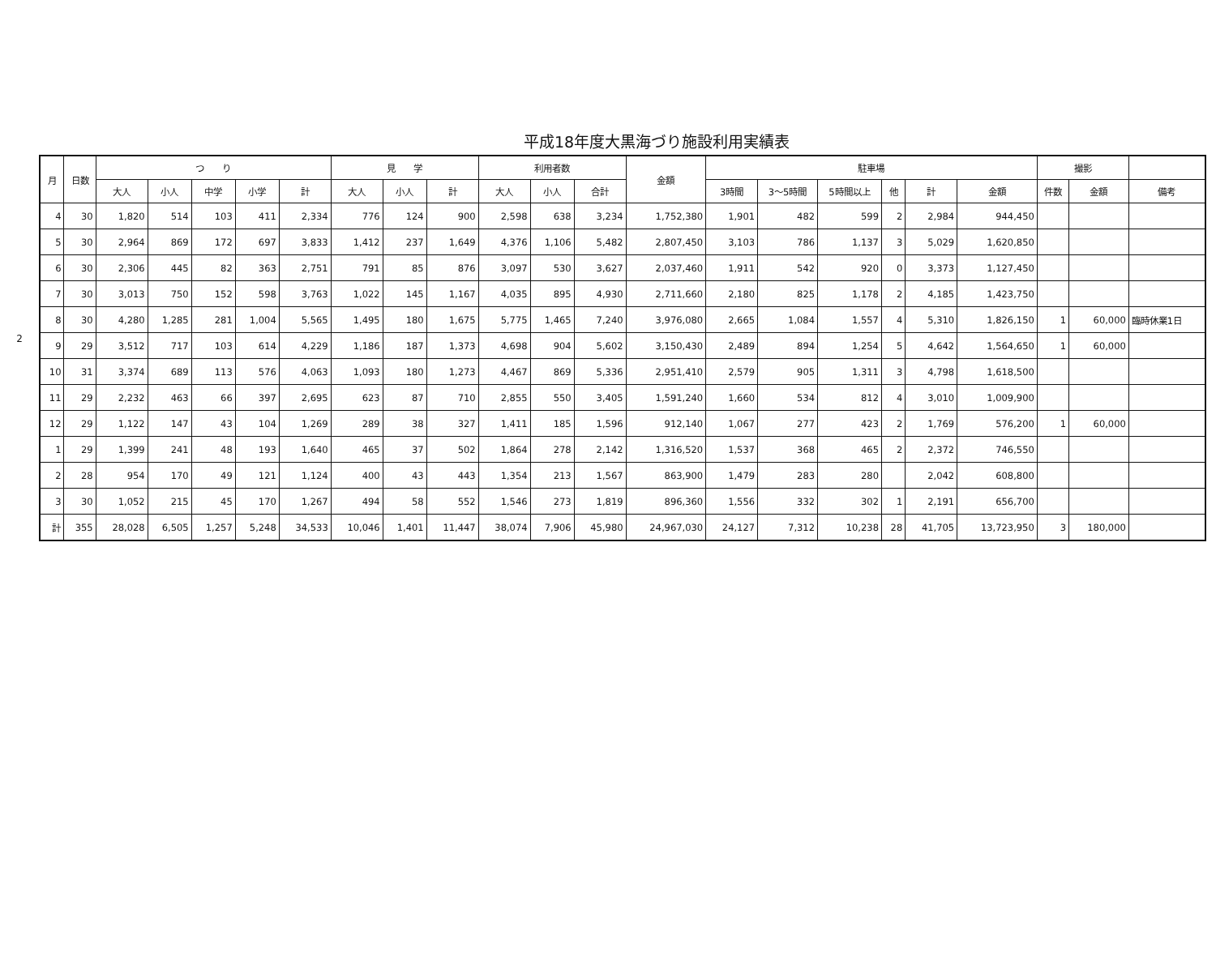平成18年度大黒海づり施設利用実績表
2
| 月 | 日数 | つ り | | | | | 見 学 | | | 利用者数 | | | 金額 | 駐車場 | | | | | | 撮影 | | |
| --- | --- | --- | --- | --- | --- | --- | --- | --- | --- | --- | --- | --- | --- | --- | --- | --- | --- | --- | --- | --- | --- | --- |
| | | 大人 | 小人 | 中学 | 小学 | 計 | 大人 | 小人 | 計 | 大人 | 小人 | 合計 | | 3時間 | 3～5時間 | 5時間以上 | 他 | 計 | 金額 | 件数 | 金額 | 備考 |
| 4 | 30 | 1,820 | 514 | 103 | 411 | 2,334 | 776 | 124 | 900 | 2,598 | 638 | 3,234 | 1,752,380 | 1,901 | 482 | 599 | 2 | 2,984 | 944,450 | | | |
| 5 | 30 | 2,964 | 869 | 172 | 697 | 3,833 | 1,412 | 237 | 1,649 | 4,376 | 1,106 | 5,482 | 2,807,450 | 3,103 | 786 | 1,137 | 3 | 5,029 | 1,620,850 | | | |
| 6 | 30 | 2,306 | 445 | 82 | 363 | 2,751 | 791 | 85 | 876 | 3,097 | 530 | 3,627 | 2,037,460 | 1,911 | 542 | 920 | 0 | 3,373 | 1,127,450 | | | |
| 7 | 30 | 3,013 | 750 | 152 | 598 | 3,763 | 1,022 | 145 | 1,167 | 4,035 | 895 | 4,930 | 2,711,660 | 2,180 | 825 | 1,178 | 2 | 4,185 | 1,423,750 | | | |
| 8 | 30 | 4,280 | 1,285 | 281 | 1,004 | 5,565 | 1,495 | 180 | 1,675 | 5,775 | 1,465 | 7,240 | 3,976,080 | 2,665 | 1,084 | 1,557 | 4 | 5,310 | 1,826,150 | 1 | 60,000 | 臨時休業1日 |
| 9 | 29 | 3,512 | 717 | 103 | 614 | 4,229 | 1,186 | 187 | 1,373 | 4,698 | 904 | 5,602 | 3,150,430 | 2,489 | 894 | 1,254 | 5 | 4,642 | 1,564,650 | 1 | 60,000 | |
| 10 | 31 | 3,374 | 689 | 113 | 576 | 4,063 | 1,093 | 180 | 1,273 | 4,467 | 869 | 5,336 | 2,951,410 | 2,579 | 905 | 1,311 | 3 | 4,798 | 1,618,500 | | | |
| 11 | 29 | 2,232 | 463 | 66 | 397 | 2,695 | 623 | 87 | 710 | 2,855 | 550 | 3,405 | 1,591,240 | 1,660 | 534 | 812 | 4 | 3,010 | 1,009,900 | | | |
| 12 | 29 | 1,122 | 147 | 43 | 104 | 1,269 | 289 | 38 | 327 | 1,411 | 185 | 1,596 | 912,140 | 1,067 | 277 | 423 | 2 | 1,769 | 576,200 | 1 | 60,000 | |
| 1 | 29 | 1,399 | 241 | 48 | 193 | 1,640 | 465 | 37 | 502 | 1,864 | 278 | 2,142 | 1,316,520 | 1,537 | 368 | 465 | 2 | 2,372 | 746,550 | | | |
| 2 | 28 | 954 | 170 | 49 | 121 | 1,124 | 400 | 43 | 443 | 1,354 | 213 | 1,567 | 863,900 | 1,479 | 283 | 280 | | 2,042 | 608,800 | | | |
| 3 | 30 | 1,052 | 215 | 45 | 170 | 1,267 | 494 | 58 | 552 | 1,546 | 273 | 1,819 | 896,360 | 1,556 | 332 | 302 | 1 | 2,191 | 656,700 | | | |
| 計 | 355 | 28,028 | 6,505 | 1,257 | 5,248 | 34,533 | 10,046 | 1,401 | 11,447 | 38,074 | 7,906 | 45,980 | 24,967,030 | 24,127 | 7,312 | 10,238 | 28 | 41,705 | 13,723,950 | 3 | 180,000 | |